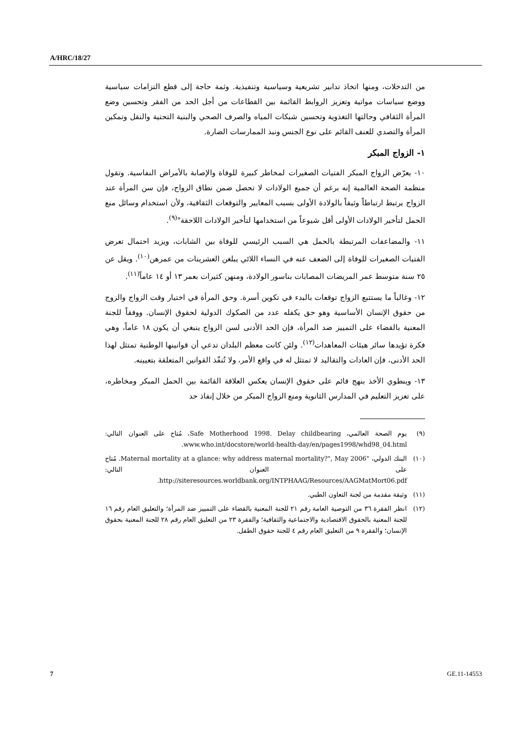A/HRC/18/27
من التدخلات، ومنها اتخاذ تدابير تشريعية وسياسية وتنفيذية. وثمة حاجة إلى قطع التزامات سياسية ووضع سياسات مواتية وتعزيز الروابط القائمة بين القطاعات من أجل الحد من الفقر وتحسين وضع المرأة الثقافي وحالتها التغذوية وتحسين شبكات المياه والصرف الصحي والبنية التحتية والنقل وتمكين المرأة والتصدي للعنف القائم على نوع الجنس ونبذ الممارسات الضارة.
١- الزواج المبكر
١٠- يعرّض الزواج المبكر الفتيات الصغيرات لمخاطر كبيرة للوفاة والإصابة بالأمراض النفاسية. وتقول منظمة الصحة العالمية إنه برغم أن جميع الولادات لا تحصل ضمن نطاق الزواج، فإن سن المرأة عند الزواج يرتبط ارتباطاً وثيقاً بالولادة الأولى بسبب المعايير والتوقعات الثقافية، ولأن استخدام وسائل منع الحمل لتأخير الولادات الأولى أقل شيوعاً من استخدامها لتأخير الولادات اللاحقة"<sup>(٩)</sup>.
١١- والمضاعفات المرتبطة بالحمل هي السبب الرئيسي للوفاة بين الشابات، ويزيد احتمال تعرض الفتيات الصغيرات للوفاة إلى الضعف عنه في النساء اللائي يبلغن العشرينات من عمرهن<sup>(١٠)</sup>. ويقل عن ٢٥ سنة متوسط عمر المريضات المصابات بناسور الولادة، ومنهن كثيرات بعمر ١٣ أو ١٤ عاماً<sup>(١١)</sup>.
١٢- وغالباً ما يستتبع الزواج توقعات بالبدء في تكوين أسرة. وحق المرأة في اختيار وقت الزواج والزوج من حقوق الإنسان الأساسية وهو حق يكفله عدد من الصكوك الدولية لحقوق الإنسان. ووفقاً للجنة المعنية بالقضاء على التمييز ضد المرأة، فإن الحد الأدنى لسن الزواج ينبغي أن يكون ١٨ عاماً، وهي فكرة تؤيدها سائر هيئات المعاهدات<sup>(١٢)</sup>. ولئن كانت معظم البلدان تدعي أن قوانينها الوطنية تمتثل لهذا الحد الأدنى، فإن العادات والتقاليد لا تمتثل له في واقع الأمر، ولا تُنفّذ القوانين المتعلقة بتعيينه.
١٣- وينطوي الأخذ بنهج قائم على حقوق الإنسان يعكس العلاقة القائمة بين الحمل المبكر ومخاطره، على تعزيز التعليم في المدارس الثانوية ومنع الزواج المبكر من خلال إنفاذ حد
(٩) يوم الصحة العالمي، Safe Motherhood 1998. Delay childbearing، مُتاح على العنوان التالي: www.who.int/docstore/world-health-day/en/pages1998/whd98_04.html.
(١٠) البنك الدولي، "Maternal mortality at a glance: why address maternal mortality?", May 2006. مُتاح على العنوان التالي: http://siteresources.worldbank.org/INTPHAAG/Resources/AAGMatMort06.pdf.
(١١) وثيقة مقدمة من لجنة التعاون الطبي.
(١٢) انظر الفقرة ٣٦ من التوصية العامة رقم ٢١ للجنة المعنية بالقضاء على التمييز ضد المرأة؛ والتعليق العام رقم ١٦ للجنة المعنية بالحقوق الاقتصادية والاجتماعية والثقافية؛ والفقرة ٢٣ من التعليق العام رقم ٢٨ للجنة المعنية بحقوق الإنسان؛ والفقرة ٩ من التعليق العام رقم ٤ للجنة حقوق الطفل.
7 GE.11-14553